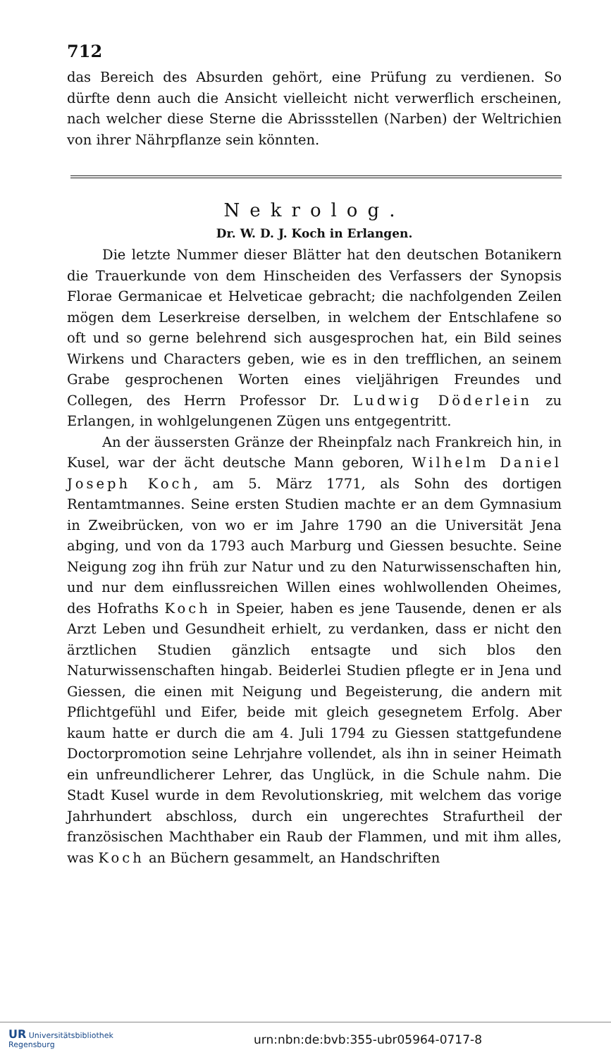712
das Bereich des Absurden gehört, eine Prüfung zu verdienen. So dürfte denn auch die Ansicht vielleicht nicht verwerflich erscheinen, nach welcher diese Sterne die Abrissstellen (Narben) der Weltrichien von ihrer Nährpflanze sein könnten.
Nekrolog.
Dr. W. D. J. Koch in Erlangen.
Die letzte Nummer dieser Blätter hat den deutschen Botanikern die Trauerkunde von dem Hinscheiden des Verfassers der Synopsis Florae Germanicae et Helveticae gebracht; die nachfolgenden Zeilen mögen dem Leserkreise derselben, in welchem der Entschlafene so oft und so gerne belehrend sich ausgesprochen hat, ein Bild seines Wirkens und Characters geben, wie es in den trefflichen, an seinem Grabe gesprochenen Worten eines vieljährigen Freundes und Collegen, des Herrn Professor Dr. Ludwig Döderlein zu Erlangen, in wohlgelungenen Zügen uns entgegentritt.
An der äussersten Gränze der Rheinpfalz nach Frankreich hin, in Kusel, war der ächt deutsche Mann geboren, Wilhelm Daniel Joseph Koch, am 5. März 1771, als Sohn des dortigen Rentamtmannes. Seine ersten Studien machte er an dem Gymnasium in Zweibrücken, von wo er im Jahre 1790 an die Universität Jena abging, und von da 1793 auch Marburg und Giessen besuchte. Seine Neigung zog ihn früh zur Natur und zu den Naturwissenschaften hin, und nur dem einflussreichen Willen eines wohlwollenden Oheimes, des Hofraths Koch in Speier, haben es jene Tausende, denen er als Arzt Leben und Gesundheit erhielt, zu verdanken, dass er nicht den ärztlichen Studien gänzlich entsagte und sich blos den Naturwissenschaften hingab. Beiderlei Studien pflegte er in Jena und Giessen, die einen mit Neigung und Begeisterung, die andern mit Pflichtgefühl und Eifer, beide mit gleich gesegnetem Erfolg. Aber kaum hatte er durch die am 4. Juli 1794 zu Giessen stattgefundene Doctorpromotion seine Lehrjahre vollendet, als ihn in seiner Heimath ein unfreundlicherer Lehrer, das Unglück, in die Schule nahm. Die Stadt Kusel wurde in dem Revolutionskrieg, mit welchem das vorige Jahrhundert abschloss, durch ein ungerechtes Strafurtheil der französischen Machthaber ein Raub der Flammen, und mit ihm alles, was Koch an Büchern gesammelt, an Handschriften
UR Universitätsbibliothek
Regensburg
urn:nbn:de:bvb:355-ubr05964-0717-8